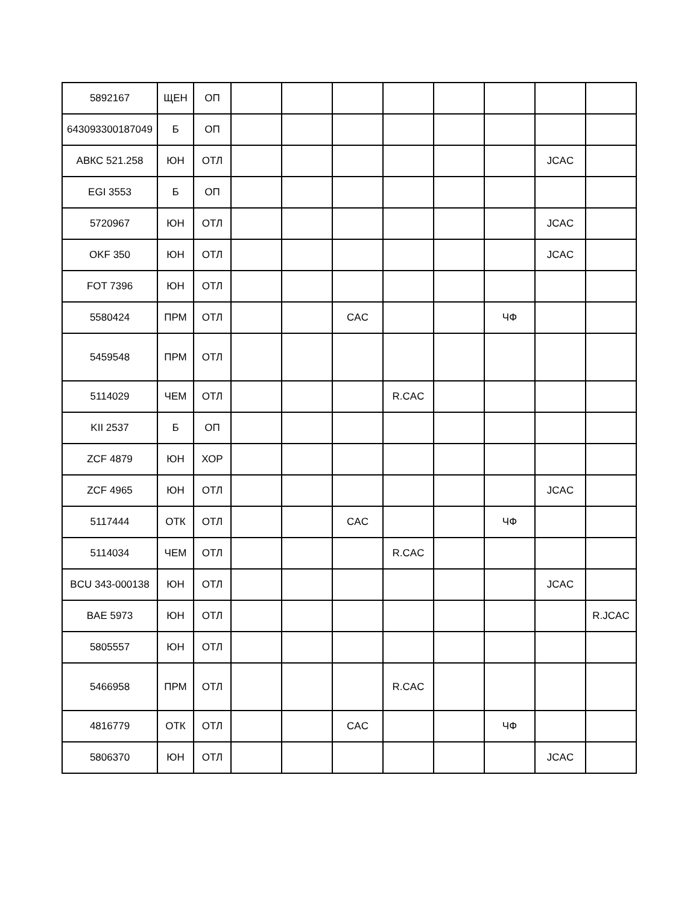| 5892167 | ЩЕН | ОП | | | | | | | | |
| 643093300187049 | Б | ОП | | | | | | | | |
| АВКС 521.258 | ЮН | ОТЛ | | | | | | | JCAC | |
| EGI 3553 | Б | ОП | | | | | | | | |
| 5720967 | ЮН | ОТЛ | | | | | | | JCAC | |
| OKF 350 | ЮН | ОТЛ | | | | | | | JCAC | |
| FOT 7396 | ЮН | ОТЛ | | | | | | | | |
| 5580424 | ПРМ | ОТЛ | | | CAC | | | ЧФ | | |
| 5459548 | ПРМ | ОТЛ | | | | | | | | |
| 5114029 | ЧЕМ | ОТЛ | | | | R.CAC | | | | |
| KII 2537 | Б | ОП | | | | | | | | |
| ZCF 4879 | ЮН | ХОР | | | | | | | | |
| ZCF 4965 | ЮН | ОТЛ | | | | | | | JCAC | |
| 5117444 | ОТК | ОТЛ | | | CAC | | | ЧФ | | |
| 5114034 | ЧЕМ | ОТЛ | | | | R.CAC | | | | |
| BCU 343-000138 | ЮН | ОТЛ | | | | | | | JCAC | |
| BAE 5973 | ЮН | ОТЛ | | | | | | | | R.JCAC |
| 5805557 | ЮН | ОТЛ | | | | | | | | |
| 5466958 | ПРМ | ОТЛ | | | | R.CAC | | | | |
| 4816779 | ОТК | ОТЛ | | | CAC | | | ЧФ | | |
| 5806370 | ЮН | ОТЛ | | | | | | | JCAC | |